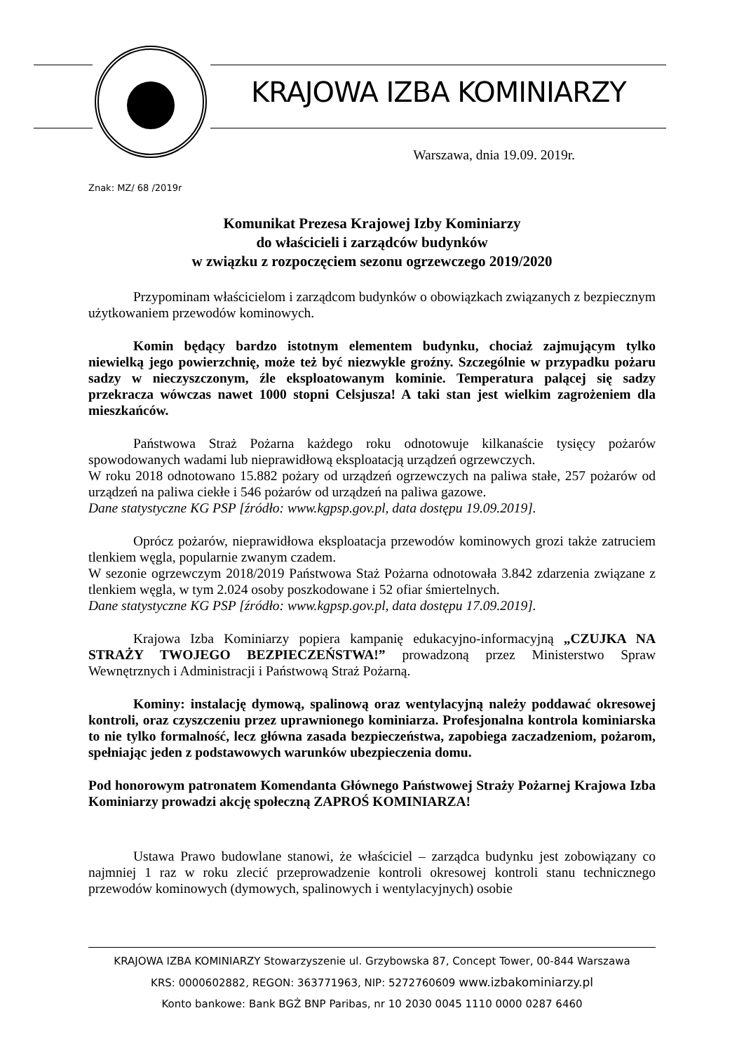KRAJOWA IZBA KOMINIARZY
Warszawa, dnia 19.09. 2019r.
Znak: MZ/ 68 /2019r
Komunikat Prezesa Krajowej Izby Kominiarzy
do właścicieli i zarządców budynków
w związku z rozpoczęciem sezonu ogrzewczego 2019/2020
Przypominam właścicielom i zarządcom budynków o obowiązkach związanych z bezpiecznym użytkowaniem przewodów kominowych.
Komin będący bardzo istotnym elementem budynku, chociaż zajmującym tylko niewielką jego powierzchnię, może też być niezwykle groźny. Szczególnie w przypadku pożaru sadzy w nieczyszczonym, źle eksploatowanym kominie. Temperatura palącej się sadzy przekracza wówczas nawet 1000 stopni Celsjusza! A taki stan jest wielkim zagrożeniem dla mieszkańców.
Państwowa Straż Pożarna każdego roku odnotowuje kilkanaście tysięcy pożarów spowodowanych wadami lub nieprawidłową eksploatacją urządzeń ogrzewczych.
W roku 2018 odnotowano 15.882 pożary od urządzeń ogrzewczych na paliwa stałe, 257 pożarów od urządzeń na paliwa ciekłe i 546 pożarów od urządzeń na paliwa gazowe.
Dane statystyczne KG PSP [źródło: www.kgpsp.gov.pl, data dostępu 19.09.2019].
Oprócz pożarów, nieprawidłowa eksploatacja przewodów kominowych grozi także zatruciem tlenkiem węgla, popularnie zwanym czadem.
W sezonie ogrzewczym 2018/2019 Państwowa Staż Pożarna odnotowała 3.842 zdarzenia związane z tlenkiem węgla, w tym 2.024 osoby poszkodowane i 52 ofiar śmiertelnych.
Dane statystyczne KG PSP [źródło: www.kgpsp.gov.pl, data dostępu 17.09.2019].
Krajowa Izba Kominiarzy popiera kampanię edukacyjno-informacyjną „CZUJKA NA STRAŻY TWOJEGO BEZPIECZEŃSTWA!” prowadzoną przez Ministerstwo Spraw Wewnętrznych i Administracji i Państwową Straż Pożarną.
Kominy: instalację dymową, spalinową oraz wentylacyjną należy poddawać okresowej kontroli, oraz czyszczeniu przez uprawnionego kominiarza. Profesjonalna kontrola kominiarska to nie tylko formalność, lecz główna zasada bezpieczeństwa, zapobiega zaczadzeniom, pożarom, spełniając jeden z podstawowych warunków ubezpieczenia domu.
Pod honorowym patronatem Komendanta Głównego Państwowej Straży Pożarnej Krajowa Izba Kominiarzy prowadzi akcję społeczną ZAPROŚ KOMINIARZA!
Ustawa Prawo budowlane stanowi, że właściciel – zarządca budynku jest zobowiązany co najmniej 1 raz w roku zlecić przeprowadzenie kontroli okresowej kontroli stanu technicznego przewodów kominowych (dymowych, spalinowych i wentylacyjnych) osobie
KRAJOWA IZBA KOMINIARZY Stowarzyszenie ul. Grzybowska 87, Concept Tower, 00-844 Warszawa
KRS: 0000602882, REGON: 363771963, NIP: 5272760609 www.izbakominiarzy.pl
Konto bankowe: Bank BGŻ BNP Paribas, nr 10 2030 0045 1110 0000 0287 6460